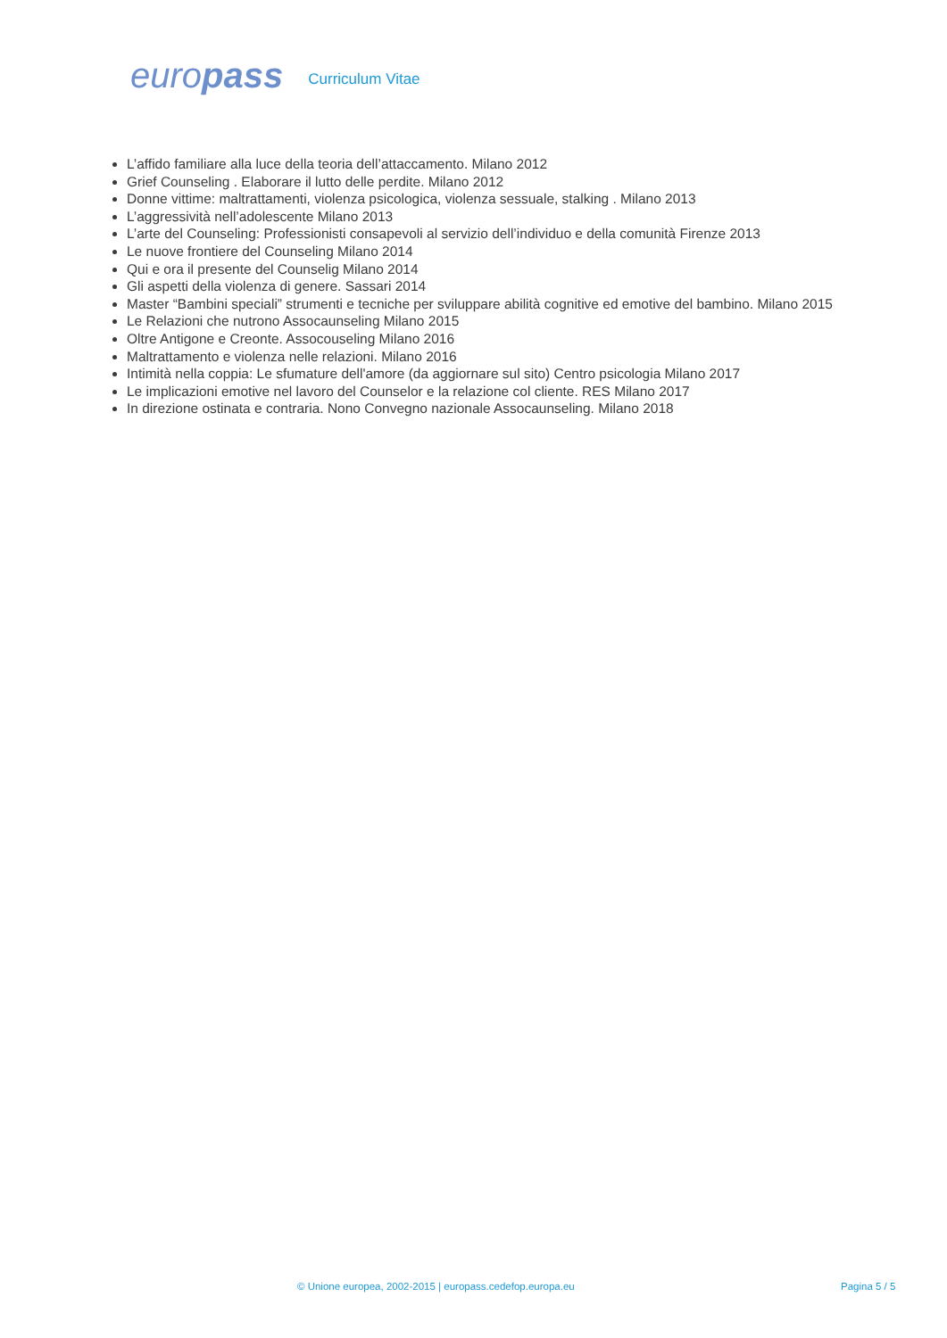europass
Curriculum Vitae
L’affido familiare alla luce della teoria dell’attaccamento. Milano 2012
Grief Counseling . Elaborare il lutto delle perdite. Milano 2012
Donne vittime: maltrattamenti, violenza psicologica, violenza sessuale, stalking . Milano 2013
L’aggressività nell’adolescente Milano 2013
L’arte del Counseling: Professionisti consapevoli al servizio dell’individuo e della comunità Firenze 2013
Le nuove frontiere del Counseling Milano 2014
Qui e ora il presente del Counselig Milano 2014
Gli aspetti della violenza di genere. Sassari 2014
Master “Bambini speciali” strumenti e tecniche per sviluppare abilità cognitive ed emotive del bambino. Milano 2015
Le Relazioni che nutrono Assocaunseling Milano 2015
Oltre Antigone e Creonte. Assocouseling Milano 2016
Maltrattamento e violenza nelle relazioni. Milano 2016
Intimità nella coppia: Le sfumature dell'amore (da aggiornare sul sito) Centro psicologia Milano 2017
Le implicazioni emotive nel lavoro del Counselor e la relazione col cliente. RES Milano 2017
In direzione ostinata e contraria. Nono Convegno nazionale Assocaunseling. Milano 2018
© Unione europea, 2002-2015 | europass.cedefop.europa.eu Pagina 5 / 5